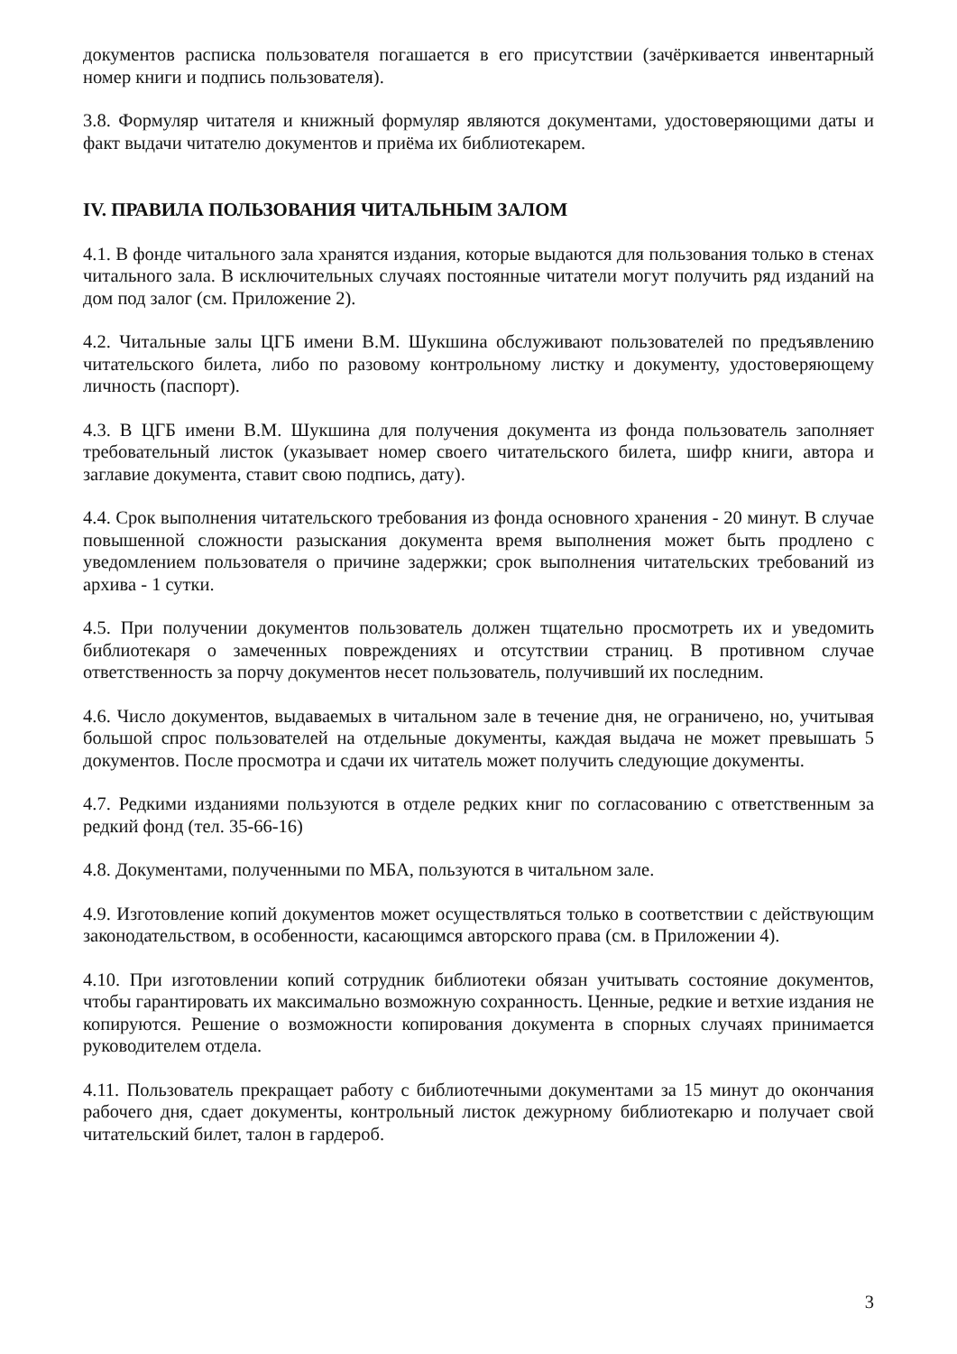документов расписка пользователя погашается в его присутствии (зачёркивается инвентарный номер книги и подпись пользователя).
3.8. Формуляр читателя и книжный формуляр являются документами, удостоверяющими даты и факт выдачи читателю документов и приёма их библиотекарем.
IV. ПРАВИЛА ПОЛЬЗОВАНИЯ ЧИТАЛЬНЫМ ЗАЛОМ
4.1. В фонде читального зала хранятся издания, которые выдаются для пользования только в стенах читального зала. В исключительных случаях постоянные читатели могут получить ряд изданий на дом под залог (см. Приложение 2).
4.2. Читальные залы ЦГБ имени В.М. Шукшина обслуживают пользователей по предъявлению читательского билета, либо по разовому контрольному листку и документу, удостоверяющему личность (паспорт).
4.3. В ЦГБ имени В.М. Шукшина для получения документа из фонда пользователь заполняет требовательный листок (указывает номер своего читательского билета, шифр книги, автора и заглавие документа, ставит свою подпись, дату).
4.4. Срок выполнения читательского требования из фонда основного хранения - 20 минут. В случае повышенной сложности разыскания документа время выполнения может быть продлено с уведомлением пользователя о причине задержки; срок выполнения читательских требований из архива - 1 сутки.
4.5. При получении документов пользователь должен тщательно просмотреть их и уведомить библиотекаря о замеченных повреждениях и отсутствии страниц. В противном случае ответственность за порчу документов несет пользователь, получивший их последним.
4.6. Число документов, выдаваемых в читальном зале в течение дня, не ограничено, но, учитывая большой спрос пользователей на отдельные документы, каждая выдача не может превышать 5 документов. После просмотра и сдачи их читатель может получить следующие документы.
4.7. Редкими изданиями пользуются в отделе редких книг по согласованию с ответственным за редкий фонд (тел. 35-66-16)
4.8. Документами, полученными по МБА, пользуются в читальном зале.
4.9. Изготовление копий документов может осуществляться только в соответствии с действующим законодательством, в особенности, касающимся авторского права (см. в Приложении 4).
4.10. При изготовлении копий сотрудник библиотеки обязан учитывать состояние документов, чтобы гарантировать их максимально возможную сохранность. Ценные, редкие и ветхие издания не копируются. Решение о возможности копирования документа в спорных случаях принимается руководителем отдела.
4.11. Пользователь прекращает работу с библиотечными документами за 15 минут до окончания рабочего дня, сдает документы, контрольный листок дежурному библиотекарю и получает свой читательский билет, талон в гардероб.
3